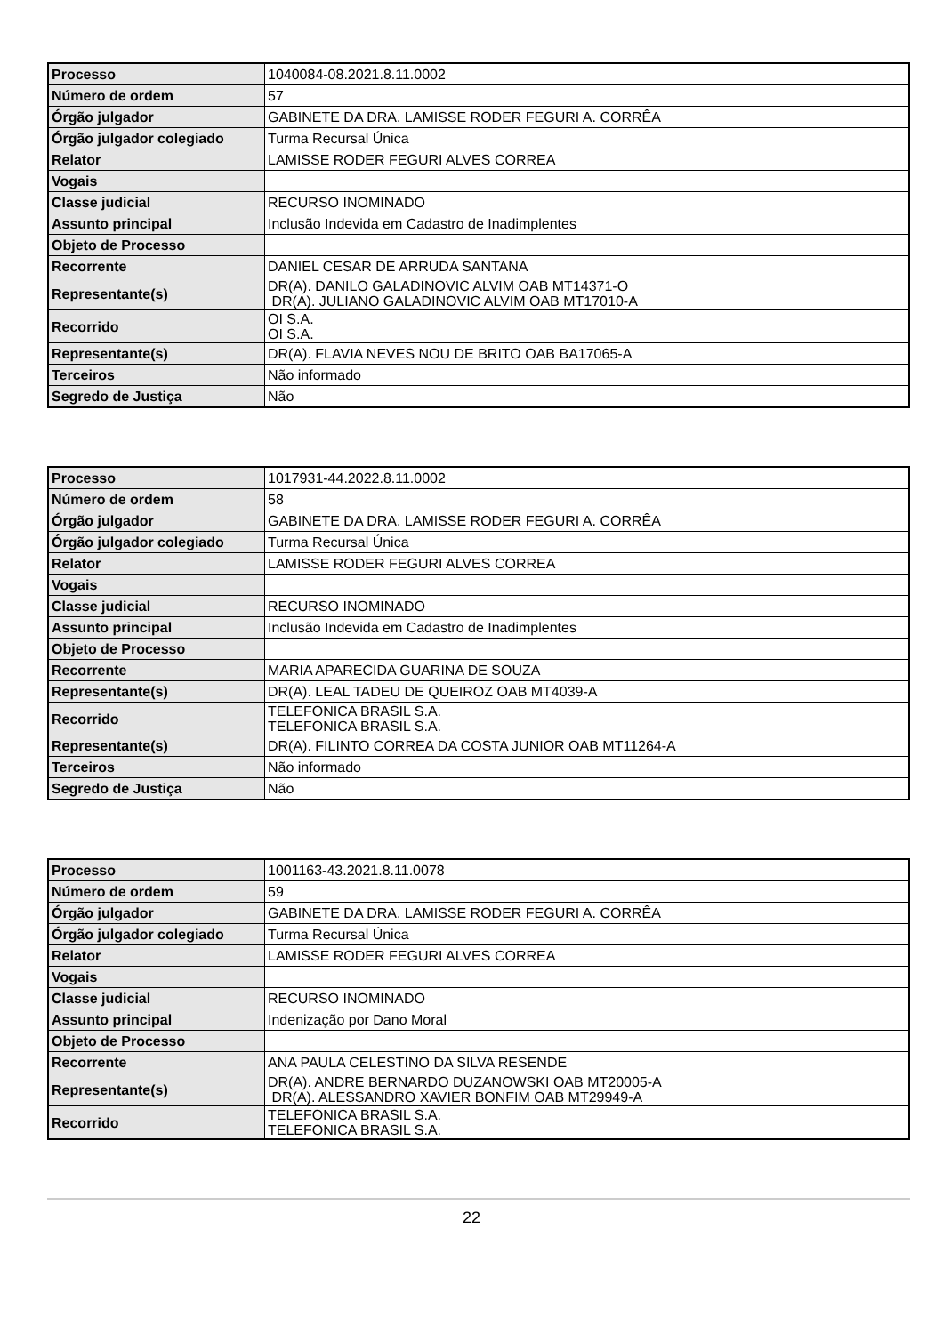| Processo | 1040084-08.2021.8.11.0002 |
| Número de ordem | 57 |
| Órgão julgador | GABINETE DA DRA. LAMISSE RODER FEGURI A. CORRÊA |
| Órgão julgador colegiado | Turma Recursal Única |
| Relator | LAMISSE RODER FEGURI ALVES CORREA |
| Vogais | |
| Classe judicial | RECURSO INOMINADO |
| Assunto principal | Inclusão Indevida em Cadastro de Inadimplentes |
| Objeto de Processo | |
| Recorrente | DANIEL CESAR DE ARRUDA SANTANA |
| Representante(s) | DR(A). DANILO GALADINOVIC ALVIM OAB MT14371-O DR(A). JULIANO GALADINOVIC ALVIM OAB MT17010-A |
| Recorrido | OI S.A. OI S.A. |
| Representante(s) | DR(A). FLAVIA NEVES NOU DE BRITO OAB BA17065-A |
| Terceiros | Não informado |
| Segredo de Justiça | Não |
| Processo | 1017931-44.2022.8.11.0002 |
| Número de ordem | 58 |
| Órgão julgador | GABINETE DA DRA. LAMISSE RODER FEGURI A. CORRÊA |
| Órgão julgador colegiado | Turma Recursal Única |
| Relator | LAMISSE RODER FEGURI ALVES CORREA |
| Vogais | |
| Classe judicial | RECURSO INOMINADO |
| Assunto principal | Inclusão Indevida em Cadastro de Inadimplentes |
| Objeto de Processo | |
| Recorrente | MARIA APARECIDA GUARINA DE SOUZA |
| Representante(s) | DR(A). LEAL TADEU DE QUEIROZ OAB MT4039-A |
| Recorrido | TELEFONICA BRASIL S.A. TELEFONICA BRASIL S.A. |
| Representante(s) | DR(A). FILINTO CORREA DA COSTA JUNIOR OAB MT11264-A |
| Terceiros | Não informado |
| Segredo de Justiça | Não |
| Processo | 1001163-43.2021.8.11.0078 |
| Número de ordem | 59 |
| Órgão julgador | GABINETE DA DRA. LAMISSE RODER FEGURI A. CORRÊA |
| Órgão julgador colegiado | Turma Recursal Única |
| Relator | LAMISSE RODER FEGURI ALVES CORREA |
| Vogais | |
| Classe judicial | RECURSO INOMINADO |
| Assunto principal | Indenização por Dano Moral |
| Objeto de Processo | |
| Recorrente | ANA PAULA CELESTINO DA SILVA RESENDE |
| Representante(s) | DR(A). ANDRE BERNARDO DUZANOWSKI OAB MT20005-A DR(A). ALESSANDRO XAVIER BONFIM OAB MT29949-A |
| Recorrido | TELEFONICA BRASIL S.A. TELEFONICA BRASIL S.A. |
22